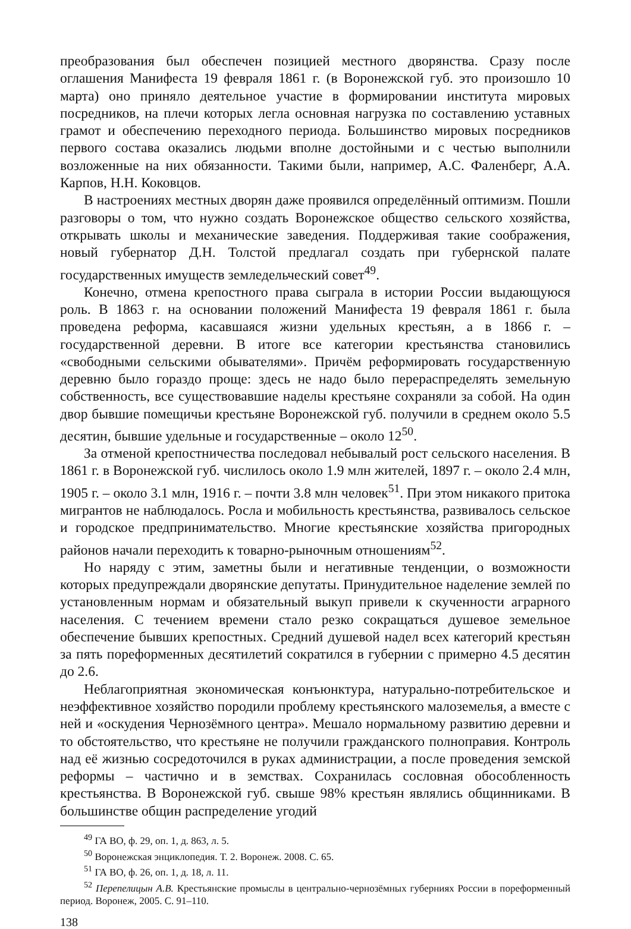преобразования был обеспечен позицией местного дворянства. Сразу после оглашения Манифеста 19 февраля 1861 г. (в Воронежской губ. это произошло 10 марта) оно приняло деятельное участие в формировании института мировых посредников, на плечи которых легла основная нагрузка по составлению уставных грамот и обеспечению переходного периода. Большинство мировых посредников первого состава оказались людьми вполне достойными и с честью выполнили возложенные на них обязанности. Такими были, например, А.С. Фаленберг, А.А. Карпов, Н.Н. Коковцов.
В настроениях местных дворян даже проявился определённый оптимизм. Пошли разговоры о том, что нужно создать Воронежское общество сельского хозяйства, открывать школы и механические заведения. Поддерживая такие соображения, новый губернатор Д.Н. Толстой предлагал создать при губернской палате государственных имуществ земледельческий совет<sup>49</sup>.
Конечно, отмена крепостного права сыграла в истории России выдающуюся роль. В 1863 г. на основании положений Манифеста 19 февраля 1861 г. была проведена реформа, касавшаяся жизни удельных крестьян, а в 1866 г. – государственной деревни. В итоге все категории крестьянства становились «свободными сельскими обывателями». Причём реформировать государственную деревню было гораздо проще: здесь не надо было перераспределять земельную собственность, все существовавшие наделы крестьяне сохраняли за собой. На один двор бывшие помещичьи крестьяне Воронежской губ. получили в среднем около 5.5 десятин, бывшие удельные и государственные – около 12<sup>50</sup>.
За отменой крепостничества последовал небывалый рост сельского населения. В 1861 г. в Воронежской губ. числилось около 1.9 млн жителей, 1897 г. – около 2.4 млн, 1905 г. – около 3.1 млн, 1916 г. – почти 3.8 млн человек<sup>51</sup>. При этом никакого притока мигрантов не наблюдалось. Росла и мобильность крестьянства, развивалось сельское и городское предпринимательство. Многие крестьянские хозяйства пригородных районов начали переходить к товарно-рыночным отношениям<sup>52</sup>.
Но наряду с этим, заметны были и негативные тенденции, о возможности которых предупреждали дворянские депутаты. Принудительное наделение землей по установленным нормам и обязательный выкуп привели к скученности аграрного населения. С течением времени стало резко сокращаться душевое земельное обеспечение бывших крепостных. Средний душевой надел всех категорий крестьян за пять пореформенных десятилетий сократился в губернии с примерно 4.5 десятин до 2.6.
Неблагоприятная экономическая конъюнктура, натурально-потребительское и неэффективное хозяйство породили проблему крестьянского малоземелья, а вместе с ней и «оскудения Чернозёмного центра». Мешало нормальному развитию деревни и то обстоятельство, что крестьяне не получили гражданского полноправия. Контроль над её жизнью сосредоточился в руках администрации, а после проведения земской реформы – частично и в земствах. Сохранилась сословная обособленность крестьянства. В Воронежской губ. свыше 98% крестьян являлись общинниками. В большинстве общин распределение угодий
<sup>49</sup> ГА ВО, ф. 29, оп. 1, д. 863, л. 5.
<sup>50</sup> Воронежская энциклопедия. Т. 2. Воронеж. 2008. С. 65.
<sup>51</sup> ГА ВО, ф. 26, оп. 1, д. 18, л. 11.
<sup>52</sup> Перепелицын А.В. Крестьянские промыслы в центрально-чернозёмных губерниях России в пореформенный период. Воронеж, 2005. С. 91–110.
138